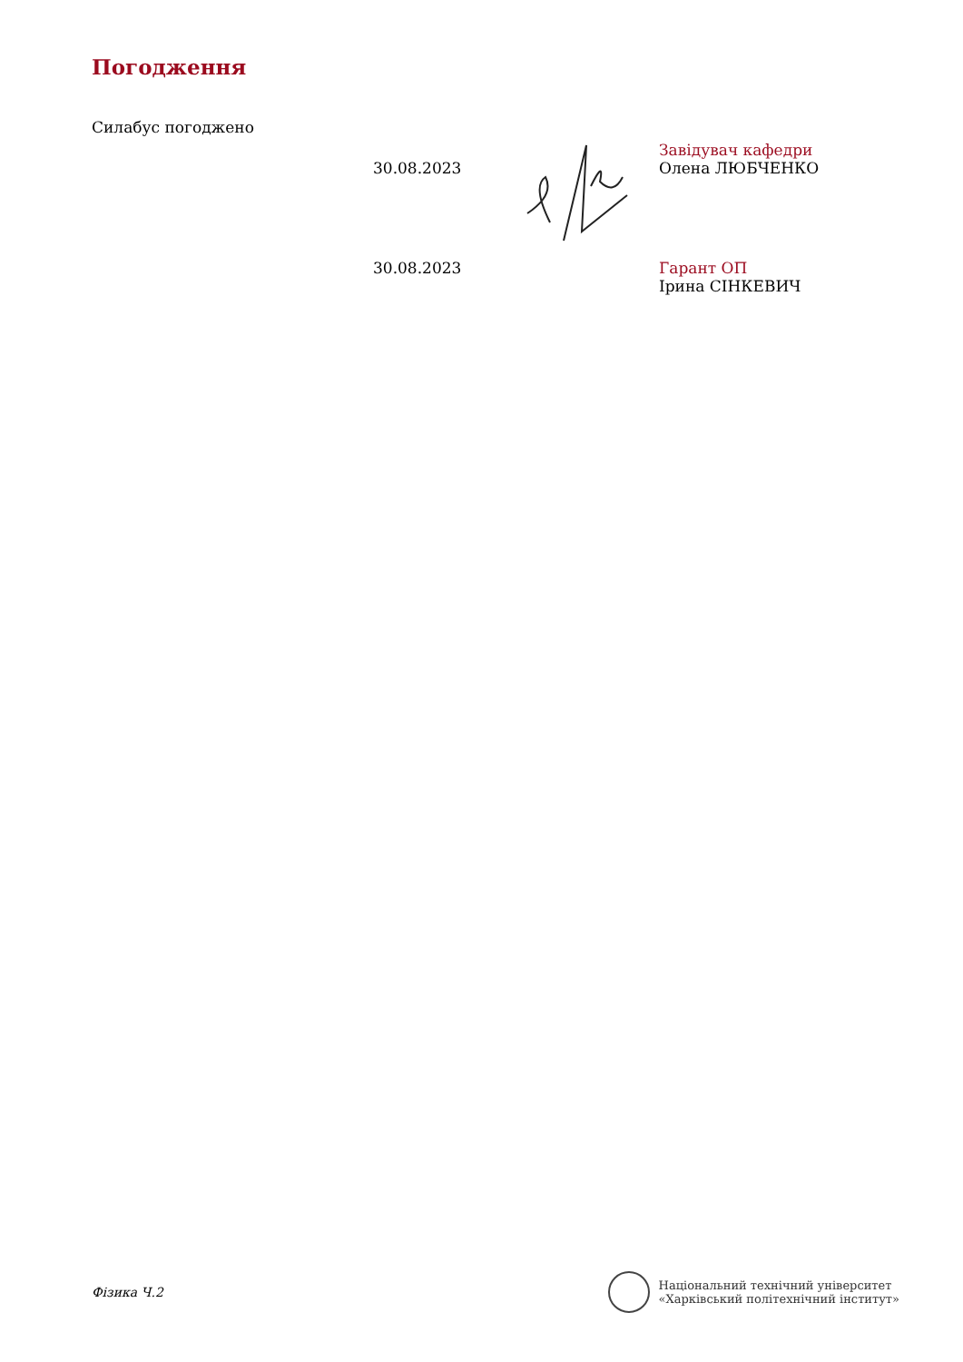Погодження
Силабус погоджено
30.08.2023
Завідувач кафедри
Олена ЛЮБЧЕНКО
30.08.2023 Гарант ОП
Ірина СІНКЕВИЧ
Фізика Ч.2
Національний технічний університет
«Харківський політехнічний інститут»